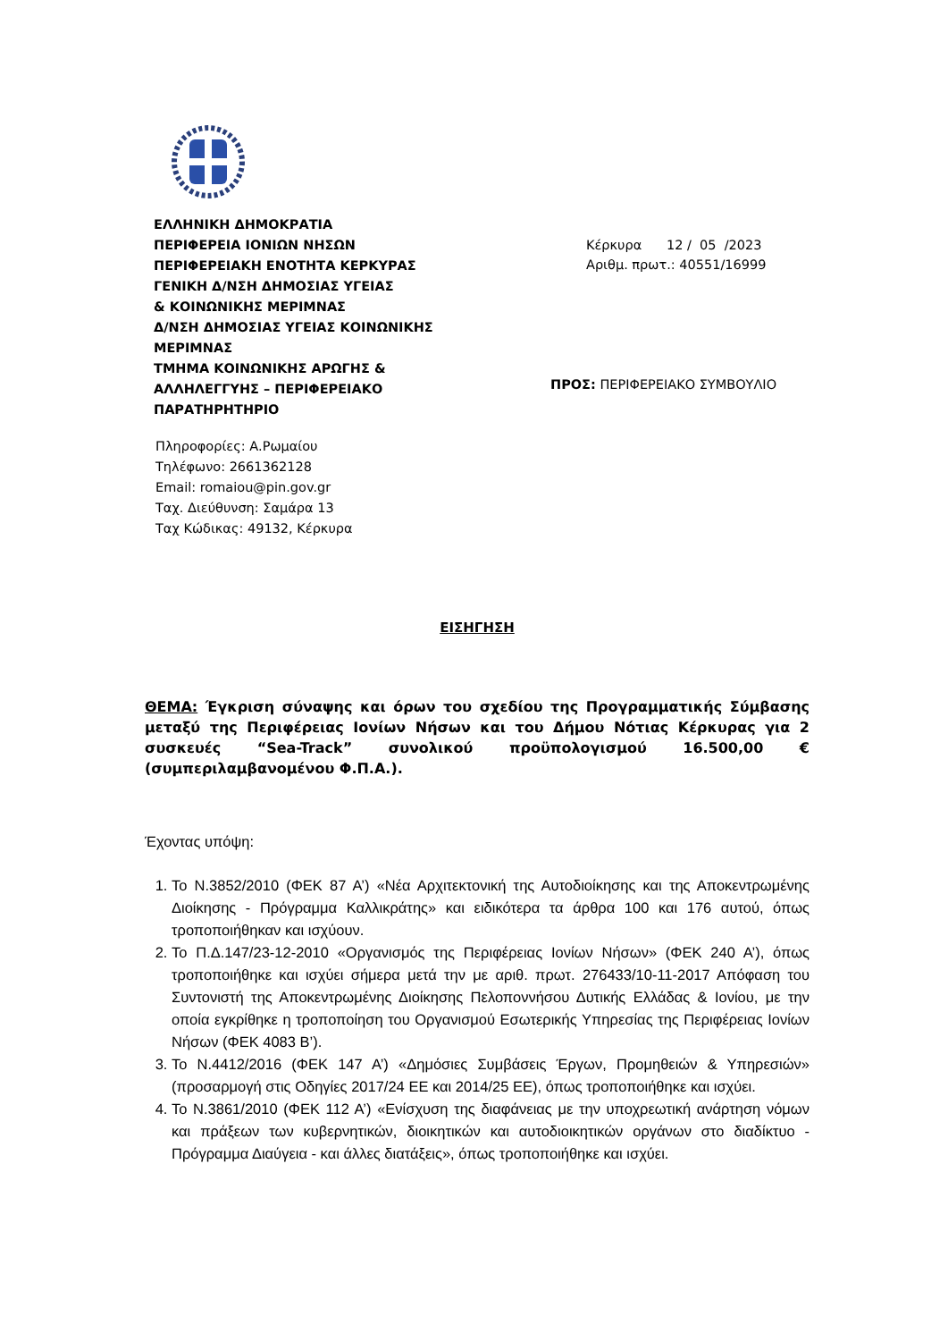ΕΛΛΗΝΙΚΗ ΔΗΜΟΚΡΑΤΙΑ
ΠΕΡΙΦΕΡΕΙΑ ΙΟΝΙΩΝ ΝΗΣΩΝ
ΠΕΡΙΦΕΡΕΙΑΚΗ ΕΝΟΤΗΤΑ ΚΕΡΚΥΡΑΣ
ΓΕΝΙΚΗ Δ/ΝΣΗ ΔΗΜΟΣΙΑΣ ΥΓΕΙΑΣ
& ΚΟΙΝΩΝΙΚΗΣ ΜΕΡΙΜΝΑΣ
Δ/ΝΣΗ ΔΗΜΟΣΙΑΣ ΥΓΕΙΑΣ ΚΟΙΝΩΝΙΚΗΣ
ΜΕΡΙΜΝΑΣ
ΤΜΗΜΑ ΚΟΙΝΩΝΙΚΗΣ ΑΡΩΓΗΣ &
ΑΛΛΗΛΕΓΓΥΗΣ – ΠΕΡΙΦΕΡΕΙΑΚΟ
ΠΑΡΑΤΗΡΗΤΗΡΙΟ
Κέρκυρα 12 / 05 /2023
Αριθμ. πρωτ.: 40551/16999
ΠΡΟΣ: ΠΕΡΙΦΕΡΕΙΑΚΟ ΣΥΜΒΟΥΛΙΟ
Πληροφορίες: Α.Ρωμαίου
Τηλέφωνο: 2661362128
Email: romaiou@pin.gov.gr
Ταχ. Διεύθυνση: Σαμάρα 13
Ταχ Κώδικας: 49132, Κέρκυρα
ΕΙΣΗΓΗΣΗ
ΘΕΜΑ: Έγκριση σύναψης και όρων του σχεδίου της Προγραμματικής Σύμβασης μεταξύ της Περιφέρειας Ιονίων Νήσων και του Δήμου Νότιας Κέρκυρας για 2 συσκευές “Sea-Track” συνολικού προϋπολογισμού 16.500,00 € (συμπεριλαμβανομένου Φ.Π.Α.).
Έχοντας υπόψη:
1. Το Ν.3852/2010 (ΦΕΚ 87 Α’) «Νέα Αρχιτεκτονική της Αυτοδιοίκησης και της Αποκεντρωμένης Διοίκησης - Πρόγραμμα Καλλικράτης» και ειδικότερα τα άρθρα 100 και 176 αυτού, όπως τροποποιήθηκαν και ισχύουν.
2. Το Π.Δ.147/23-12-2010 «Οργανισμός της Περιφέρειας Ιονίων Νήσων» (ΦΕΚ 240 Α’), όπως τροποποιήθηκε και ισχύει σήμερα μετά την με αριθ. πρωτ. 276433/10-11-2017 Απόφαση του Συντονιστή της Αποκεντρωμένης Διοίκησης Πελοποννήσου Δυτικής Ελλάδας & Ιονίου, με την οποία εγκρίθηκε η τροποποίηση του Οργανισμού Εσωτερικής Υπηρεσίας της Περιφέρειας Ιονίων Νήσων (ΦΕΚ 4083 Β’).
3. Το Ν.4412/2016 (ΦΕΚ 147 Α’) «Δημόσιες Συμβάσεις Έργων, Προμηθειών & Υπηρεσιών» (προσαρμογή στις Οδηγίες 2017/24 ΕΕ και 2014/25 ΕΕ), όπως τροποποιήθηκε και ισχύει.
4. Το Ν.3861/2010 (ΦΕΚ 112 Α’) «Ενίσχυση της διαφάνειας με την υποχρεωτική ανάρτηση νόμων και πράξεων των κυβερνητικών, διοικητικών και αυτοδιοικητικών οργάνων στο διαδίκτυο - Πρόγραμμα Διαύγεια - και άλλες διατάξεις», όπως τροποποιήθηκε και ισχύει.